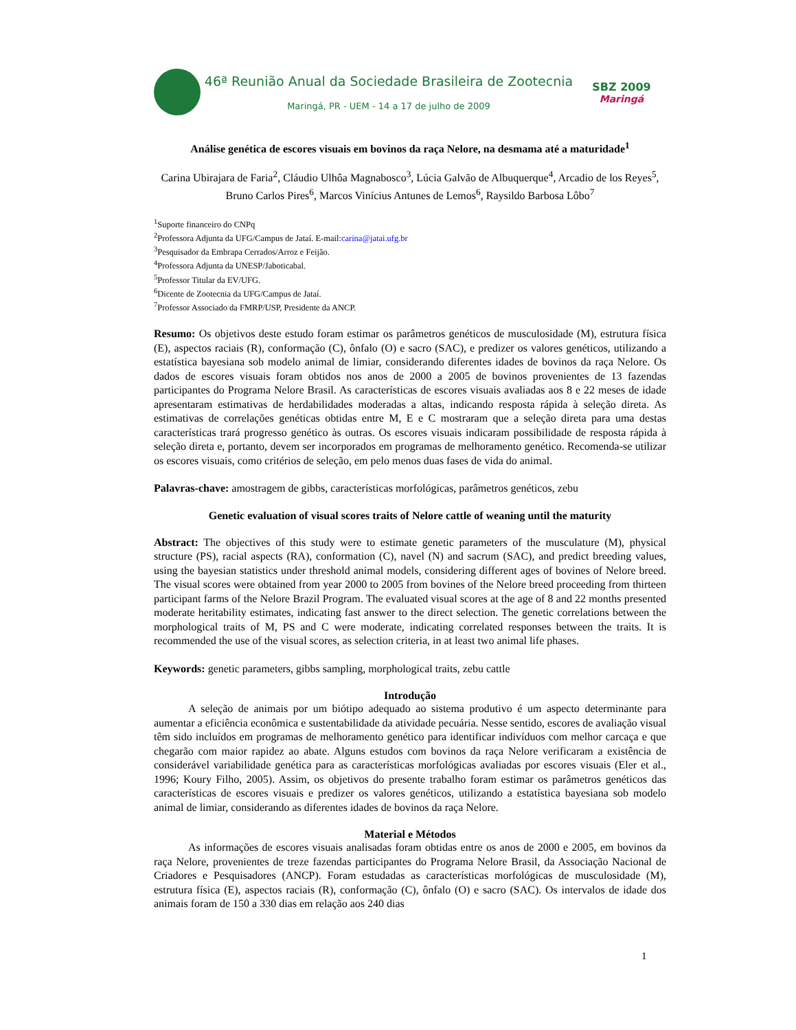46ª Reunião Anual da Sociedade Brasileira de Zootecnia
Maringá, PR - UEM - 14 a 17 de julho de 2009
SBZ 2009
Maringá
Análise genética de escores visuais em bovinos da raça Nelore, na desmama até a maturidade<sup>1</sup>
Carina Ubirajara de Faria<sup>2</sup>, Cláudio Ulhôa Magnabosco<sup>3</sup>, Lúcia Galvão de Albuquerque<sup>4</sup>, Arcadio de los Reyes<sup>5</sup>, Bruno Carlos Pires<sup>6</sup>, Marcos Vinícius Antunes de Lemos<sup>6</sup>, Raysildo Barbosa Lôbo<sup>7</sup>
<sup>1</sup> Suporte financeiro do CNPq
<sup>2</sup> Professora Adjunta da UFG/Campus de Jataí. E-mail:carina@jatai.ufg.br
<sup>3</sup> Pesquisador da Embrapa Cerrados/Arroz e Feijão.
<sup>4</sup> Professora Adjunta da UNESP/Jaboticabal.
<sup>5</sup> Professor Titular da EV/UFG.
<sup>6</sup> Dicente de Zootecnia da UFG/Campus de Jataí.
<sup>7</sup> Professor Associado da FMRP/USP, Presidente da ANCP.
Resumo: Os objetivos deste estudo foram estimar os parâmetros genéticos de musculosidade (M), estrutura física (E), aspectos raciais (R), conformação (C), ônfalo (O) e sacro (SAC), e predizer os valores genéticos, utilizando a estatística bayesiana sob modelo animal de limiar, considerando diferentes idades de bovinos da raça Nelore. Os dados de escores visuais foram obtidos nos anos de 2000 a 2005 de bovinos provenientes de 13 fazendas participantes do Programa Nelore Brasil. As características de escores visuais avaliadas aos 8 e 22 meses de idade apresentaram estimativas de herdabilidades moderadas a altas, indicando resposta rápida à seleção direta. As estimativas de correlações genéticas obtidas entre M, E e C mostraram que a seleção direta para uma destas características trará progresso genético às outras. Os escores visuais indicaram possibilidade de resposta rápida à seleção direta e, portanto, devem ser incorporados em programas de melhoramento genético. Recomenda-se utilizar os escores visuais, como critérios de seleção, em pelo menos duas fases de vida do animal.
Palavras-chave: amostragem de gibbs, características morfológicas, parâmetros genéticos, zebu
Genetic evaluation of visual scores traits of Nelore cattle of weaning until the maturity
Abstract: The objectives of this study were to estimate genetic parameters of the musculature (M), physical structure (PS), racial aspects (RA), conformation (C), navel (N) and sacrum (SAC), and predict breeding values, using the bayesian statistics under threshold animal models, considering different ages of bovines of Nelore breed. The visual scores were obtained from year 2000 to 2005 from bovines of the Nelore breed proceeding from thirteen participant farms of the Nelore Brazil Program. The evaluated visual scores at the age of 8 and 22 months presented moderate heritability estimates, indicating fast answer to the direct selection. The genetic correlations between the morphological traits of M, PS and C were moderate, indicating correlated responses between the traits. It is recommended the use of the visual scores, as selection criteria, in at least two animal life phases.
Keywords: genetic parameters, gibbs sampling, morphological traits, zebu cattle
Introdução
A seleção de animais por um biótipo adequado ao sistema produtivo é um aspecto determinante para aumentar a eficiência econômica e sustentabilidade da atividade pecuária. Nesse sentido, escores de avaliação visual têm sido incluídos em programas de melhoramento genético para identificar indivíduos com melhor carcaça e que chegarão com maior rapidez ao abate. Alguns estudos com bovinos da raça Nelore verificaram a existência de considerável variabilidade genética para as características morfológicas avaliadas por escores visuais (Eler et al., 1996; Koury Filho, 2005). Assim, os objetivos do presente trabalho foram estimar os parâmetros genéticos das características de escores visuais e predizer os valores genéticos, utilizando a estatística bayesiana sob modelo animal de limiar, considerando as diferentes idades de bovinos da raça Nelore.
Material e Métodos
As informações de escores visuais analisadas foram obtidas entre os anos de 2000 e 2005, em bovinos da raça Nelore, provenientes de treze fazendas participantes do Programa Nelore Brasil, da Associação Nacional de Criadores e Pesquisadores (ANCP). Foram estudadas as características morfológicas de musculosidade (M), estrutura física (E), aspectos raciais (R), conformação (C), ônfalo (O) e sacro (SAC). Os intervalos de idade dos animais foram de 150 a 330 dias em relação aos 240 dias
1